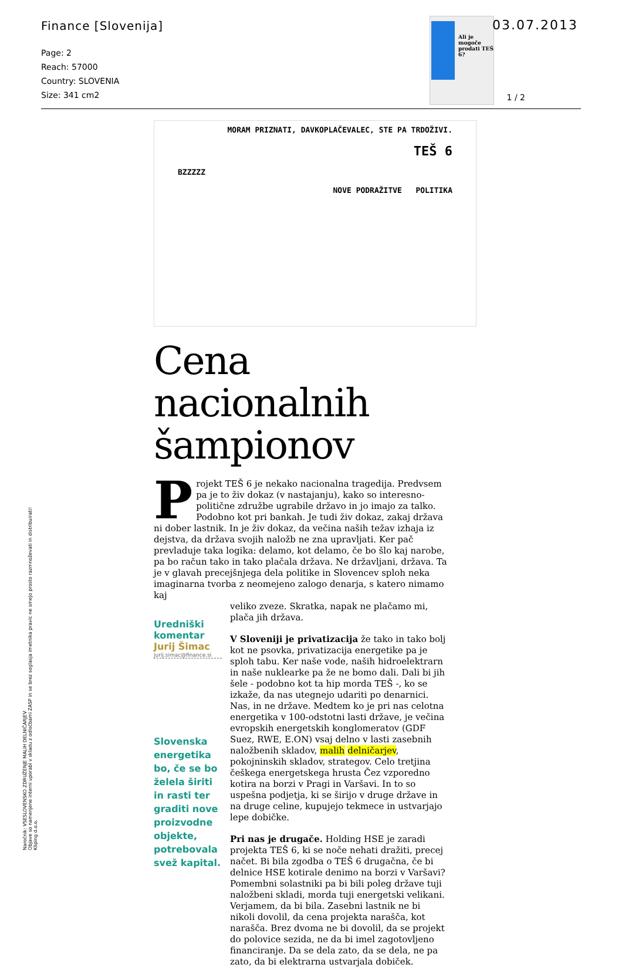Finance [Slovenija]
Page: 2
Reach: 57000
Country: SLOVENIA
Size: 341 cm2
Ali je mogoče prodati TEŠ 6?
03.07.2013
1 / 2
MORAM PRIZNATI, DAVKOPLAČEVALEC, STE PA TRDOŽIVI.
TEŠ 6
BZZZZZ
NOVE PODRAŽITVE POLITIKA
Cena nacionalnih šampionov
Projekt TEŠ 6 je nekako nacionalna tragedija. Predvsem pa je to živ dokaz (v nastajanju), kako so interesno-politične združbe ugrabile državo in jo imajo za talko. Podobno kot pri bankah. Je tudi živ dokaz, zakaj država ni dober lastnik. In je živ dokaz, da večina naših težav izhaja iz dejstva, da država svojih naložb ne zna upravljati. Ker pač prevladuje taka logika: delamo, kot delamo, če bo šlo kaj narobe, pa bo račun tako in tako plačala država. Ne državljani, država. Ta je v glavah precejšnjega dela politike in Slovencev sploh neka imaginarna tvorba z neomejeno zalogo denarja, s katero nimamo kaj
Uredniški komentar
Jurij Šimac
jurij.simac@finance.si
Slovenska energetika bo, če se bo želela širiti in rasti ter graditi nove proizvodne objekte, potrebovala svež kapital.
veliko zveze. Skratka, napak ne plačamo mi, plača jih država.
V Sloveniji je privatizacija že tako in tako bolj kot ne psovka, privatizacija energetike pa je sploh tabu. Ker naše vode, naših hidroelektrarn in naše nuklearke pa že ne bomo dali. Dali bi jih šele - podobno kot ta hip morda TEŠ -, ko se izkaže, da nas utegnejo udariti po denarnici. Nas, in ne države. Medtem ko je pri nas celotna energetika v 100-odstotni lasti države, je večina evropskih energetskih konglomeratov (GDF Suez, RWE, E.ON) vsaj delno v lasti zasebnih naložbenih skladov, malih delničarjev, pokojninskih skladov, strategov. Celo tretjina češkega energetskega hrusta Čez vzporedno kotira na borzi v Pragi in Varšavi. In to so uspešna podjetja, ki se širijo v druge države in na druge celine, kupujejo tekmece in ustvarjajo lepe dobičke.
Pri nas je drugače. Holding HSE je zaradi projekta TEŠ 6, ki se noče nehati dražiti, precej načet. Bi bila zgodba o TEŠ 6 drugačna, če bi delnice HSE kotirale denimo na borzi v Varšavi? Pomembni solastniki pa bi bili poleg države tuji naložbeni skladi, morda tuji energetski velikani. Verjamem, da bi bila. Zasebni lastnik ne bi nikoli dovolil, da cena projekta narašča, kot narašča. Brez dvoma ne bi dovolil, da se projekt do polovice sezida, ne da bi imel zagotovljeno financiranje. Da se dela zato, da se dela, ne pa zato, da bi elektrarna ustvarjala dobiček.
Naročnik: VSESLOVENSKO ZDRUŽENJE MALIH DELNIČARJEV
Objave so namenjene interni uporabi v skladu z odločbami ZASP in se brez soglasja imetnika pravic ne smejo prosto razmnoževati in distribuirati!
Kliping d.o.o.